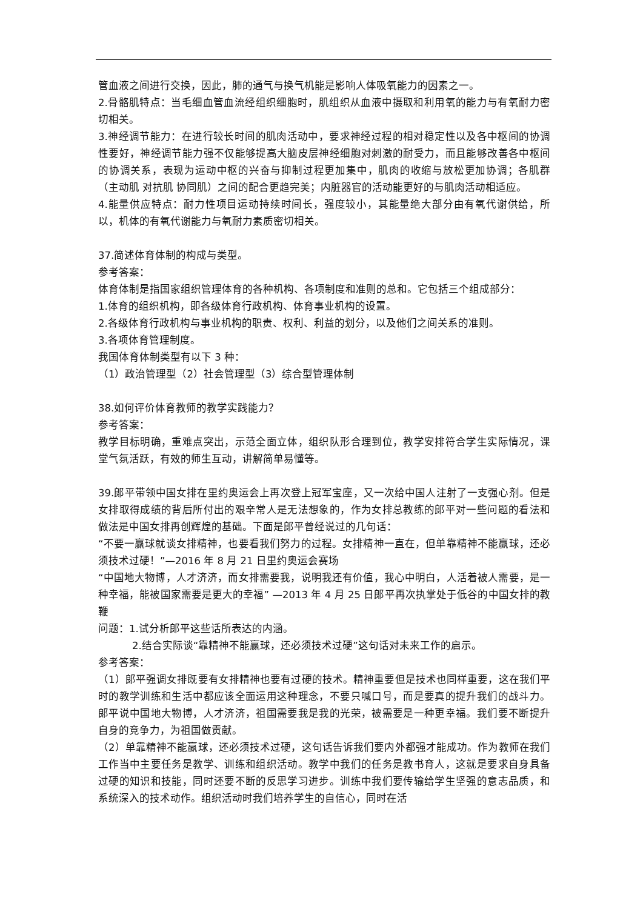管血液之间进行交换，因此，肺的通气与换气机能是影响人体吸氧能力的因素之一。
2.骨骼肌特点：当毛细血管血流经组织细胞时，肌组织从血液中摄取和利用氧的能力与有氧耐力密切相关。
3.神经调节能力：在进行较长时间的肌肉活动中，要求神经过程的相对稳定性以及各中枢间的协调性要好，神经调节能力强不仅能够提高大脑皮层神经细胞对刺激的耐受力，而且能够改善各中枢间的协调关系，表现为运动中枢的兴奋与抑制过程更加集中，肌肉的收缩与放松更加协调；各肌群（主动肌 对抗肌 协同肌）之间的配合更趋完美；内脏器官的活动能更好的与肌肉活动相适应。
4.能量供应特点：耐力性项目运动持续时间长，强度较小，其能量绝大部分由有氧代谢供给，所以，机体的有氧代谢能力与氧耐力素质密切相关。
37.简述体育体制的构成与类型。
参考答案：
体育体制是指国家组织管理体育的各种机构、各项制度和准则的总和。它包括三个组成部分：
1.体育的组织机构，即各级体育行政机构、体育事业机构的设置。
2.各级体育行政机构与事业机构的职责、权利、利益的划分，以及他们之间关系的准则。
3.各项体育管理制度。
我国体育体制类型有以下 3 种：
（1）政治管理型（2）社会管理型（3）综合型管理体制
38.如何评价体育教师的教学实践能力？
参考答案：
教学目标明确，重难点突出，示范全面立体，组织队形合理到位，教学安排符合学生实际情况，课堂气氛活跃，有效的师生互动，讲解简单易懂等。
39.郎平带领中国女排在里约奥运会上再次登上冠军宝座，又一次给中国人注射了一支强心剂。但是女排取得成绩的背后所付出的艰辛常人是无法想象的，作为女排总教练的郎平对一些问题的看法和做法是中国女排再创辉煌的基础。下面是郎平曾经说过的几句话：
“不要一赢球就谈女排精神，也要看我们努力的过程。女排精神一直在，但单靠精神不能赢球，还必须技术过硬！”—2016 年 8 月 21 日里约奥运会赛场
“中国地大物博，人才济济，而女排需要我，说明我还有价值，我心中明白，人活着被人需要，是一种幸福，能被国家需要是更大的幸福” —2013 年 4 月 25 日郎平再次执掌处于低谷的中国女排的教鞭
问题：1.试分析郎平这些话所表达的内涵。
2.结合实际谈“靠精神不能赢球，还必须技术过硬”这句话对未来工作的启示。
参考答案：
（1）郎平强调女排既要有女排精神也要有过硬的技术。精神重要但是技术也同样重要，这在我们平时的教学训练和生活中都应该全面运用这种理念，不要只喊口号，而是要真的提升我们的战斗力。郎平说中国地大物博，人才济济，祖国需要我是我的光荣，被需要是一种更幸福。我们要不断提升自身的竞争力，为祖国做贡献。
（2）单靠精神不能赢球，还必须技术过硬，这句话告诉我们要内外都强才能成功。作为教师在我们工作当中主要任务是教学、训练和组织活动。教学中我们的任务是教书育人，这就是要求自身具备过硬的知识和技能，同时还要不断的反思学习进步。训练中我们要传输给学生坚强的意志品质，和系统深入的技术动作。组织活动时我们培养学生的自信心，同时在活